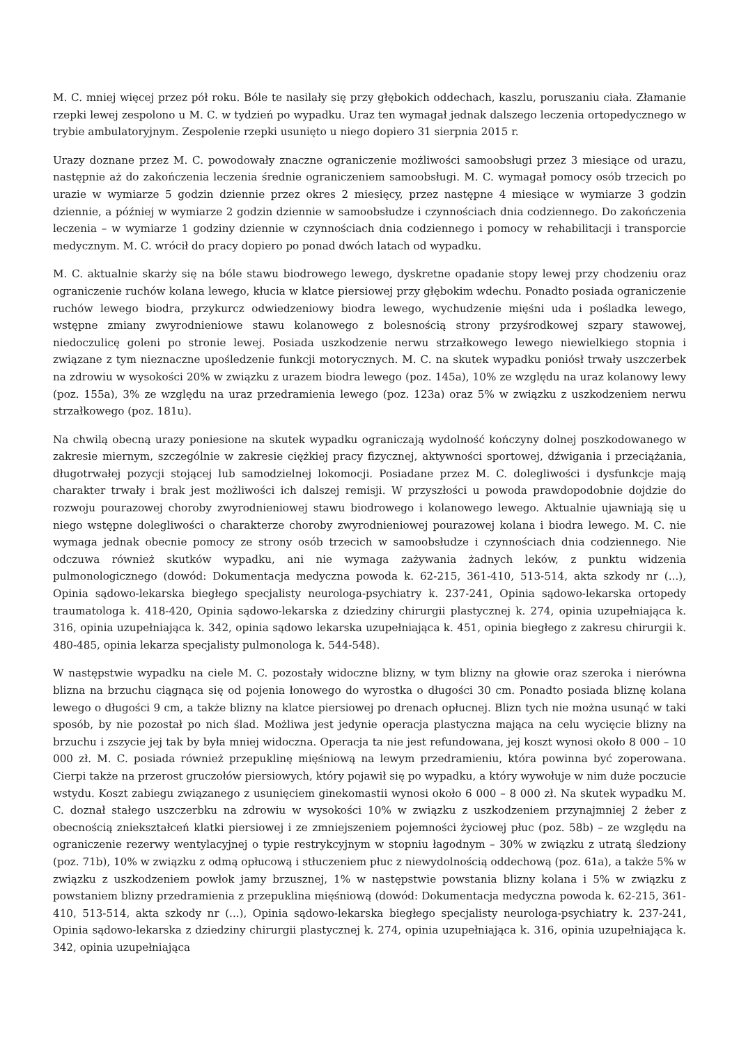M. C. mniej więcej przez pół roku. Bóle te nasilały się przy głębokich oddechach, kaszlu, poruszaniu ciała. Złamanie rzepki lewej zespolono u M. C. w tydzień po wypadku. Uraz ten wymagał jednak dalszego leczenia ortopedycznego w trybie ambulatoryjnym. Zespolenie rzepki usunięto u niego dopiero 31 sierpnia 2015 r.
Urazy doznane przez M. C. powodowały znaczne ograniczenie możliwości samoobsługi przez 3 miesiące od urazu, następnie aż do zakończenia leczenia średnie ograniczeniem samoobsługi. M. C. wymagał pomocy osób trzecich po urazie w wymiarze 5 godzin dziennie przez okres 2 miesięcy, przez następne 4 miesiące w wymiarze 3 godzin dziennie, a później w wymiarze 2 godzin dziennie w samoobsłudze i czynnościach dnia codziennego. Do zakończenia leczenia – w wymiarze 1 godziny dziennie w czynnościach dnia codziennego i pomocy w rehabilitacji i transporcie medycznym. M. C. wrócił do pracy dopiero po ponad dwóch latach od wypadku.
M. C. aktualnie skarży się na bóle stawu biodrowego lewego, dyskretne opadanie stopy lewej przy chodzeniu oraz ograniczenie ruchów kolana lewego, kłucia w klatce piersiowej przy głębokim wdechu. Ponadto posiada ograniczenie ruchów lewego biodra, przykurcz odwiedzeniowy biodra lewego, wychudzenie mięśni uda i pośladka lewego, wstępne zmiany zwyrodnieniowe stawu kolanowego z bolesnością strony przyśrodkowej szpary stawowej, niedoczulicę goleni po stronie lewej. Posiada uszkodzenie nerwu strzałkowego lewego niewielkiego stopnia i związane z tym nieznaczne upośledzenie funkcji motorycznych. M. C. na skutek wypadku poniósł trwały uszczerbek na zdrowiu w wysokości 20% w związku z urazem biodra lewego (poz. 145a), 10% ze względu na uraz kolanowy lewy (poz. 155a), 3% ze względu na uraz przedramienia lewego (poz. 123a) oraz 5% w związku z uszkodzeniem nerwu strzałkowego (poz. 181u).
Na chwilą obecną urazy poniesione na skutek wypadku ograniczają wydolność kończyny dolnej poszkodowanego w zakresie miernym, szczególnie w zakresie ciężkiej pracy fizycznej, aktywności sportowej, dźwigania i przeciążania, długotrwałej pozycji stojącej lub samodzielnej lokomocji. Posiadane przez M. C. dolegliwości i dysfunkcje mają charakter trwały i brak jest możliwości ich dalszej remisji. W przyszłości u powoda prawdopodobnie dojdzie do rozwoju pourazowej choroby zwyrodnieniowej stawu biodrowego i kolanowego lewego. Aktualnie ujawniają się u niego wstępne dolegliwości o charakterze choroby zwyrodnieniowej pourazowej kolana i biodra lewego. M. C. nie wymaga jednak obecnie pomocy ze strony osób trzecich w samoobsłudze i czynnościach dnia codziennego. Nie odczuwa również skutków wypadku, ani nie wymaga zażywania żadnych leków, z punktu widzenia pulmonologicznego (dowód: Dokumentacja medyczna powoda k. 62-215, 361-410, 513-514, akta szkody nr (...), Opinia sądowo-lekarska biegłego specjalisty neurologa-psychiatry k. 237-241, Opinia sądowo-lekarska ortopedy traumatologa k. 418-420, Opinia sądowo-lekarska z dziedziny chirurgii plastycznej k. 274, opinia uzupełniająca k. 316, opinia uzupełniająca k. 342, opinia sądowo lekarska uzupełniająca k. 451, opinia biegłego z zakresu chirurgii k. 480-485, opinia lekarza specjalisty pulmonologa k. 544-548).
W następstwie wypadku na ciele M. C. pozostały widoczne blizny, w tym blizny na głowie oraz szeroka i nierówna blizna na brzuchu ciągnąca się od pojenia łonowego do wyrostka o długości 30 cm. Ponadto posiada bliznę kolana lewego o długości 9 cm, a także blizny na klatce piersiowej po drenach opłucnej. Blizn tych nie można usunąć w taki sposób, by nie pozostał po nich ślad. Możliwa jest jedynie operacja plastyczna mająca na celu wycięcie blizny na brzuchu i zszycie jej tak by była mniej widoczna. Operacja ta nie jest refundowana, jej koszt wynosi około 8 000 – 10 000 zł. M. C. posiada również przepuklinę mięśniową na lewym przedramieniu, która powinna być zoperowana. Cierpi także na przerost gruczołów piersiowych, który pojawił się po wypadku, a który wywołuje w nim duże poczucie wstydu. Koszt zabiegu związanego z usunięciem ginekomastii wynosi około 6 000 – 8 000 zł. Na skutek wypadku M. C. doznał stałego uszczerbku na zdrowiu w wysokości 10% w związku z uszkodzeniem przynajmniej 2 żeber z obecnością zniekształceń klatki piersiowej i ze zmniejszeniem pojemności życiowej płuc (poz. 58b) – ze względu na ograniczenie rezerwy wentylacyjnej o typie restrykcyjnym w stopniu łagodnym – 30% w związku z utratą śledziony (poz. 71b), 10% w związku z odmą opłucową i stłuczeniem płuc z niewydolnością oddechową (poz. 61a), a także 5% w związku z uszkodzeniem powłok jamy brzusznej, 1% w następstwie powstania blizny kolana i 5% w związku z powstaniem blizny przedramienia z przepuklina mięśniową (dowód: Dokumentacja medyczna powoda k. 62-215, 361-410, 513-514, akta szkody nr (...), Opinia sądowo-lekarska biegłego specjalisty neurologa-psychiatry k. 237-241, Opinia sądowo-lekarska z dziedziny chirurgii plastycznej k. 274, opinia uzupełniająca k. 316, opinia uzupełniająca k. 342, opinia uzupełniająca